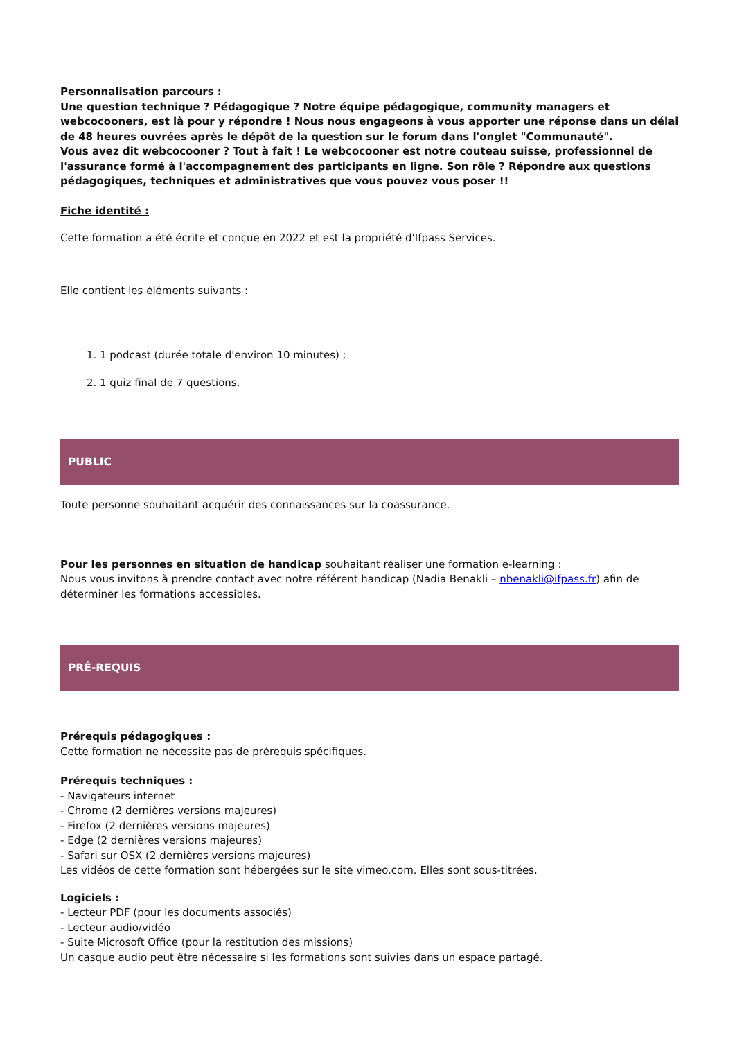Personnalisation parcours :
Une question technique ? Pédagogique ? Notre équipe pédagogique, community managers et webcocooners, est là pour y répondre ! Nous nous engageons à vous apporter une réponse dans un délai de 48 heures ouvrées après le dépôt de la question sur le forum dans l'onglet "Communauté".
Vous avez dit webcocooner ? Tout à fait ! Le webcocooner est notre couteau suisse, professionnel de l'assurance formé à l'accompagnement des participants en ligne. Son rôle ? Répondre aux questions pédagogiques, techniques et administratives que vous pouvez vous poser !!
Fiche identité :
Cette formation a été écrite et conçue en 2022 et est la propriété d'Ifpass Services.
Elle contient les éléments suivants :
1. 1 podcast (durée totale d'environ 10 minutes) ;
2. 1 quiz final de 7 questions.
PUBLIC
Toute personne souhaitant acquérir des connaissances sur la coassurance.
Pour les personnes en situation de handicap souhaitant réaliser une formation e-learning :
Nous vous invitons à prendre contact avec notre référent handicap (Nadia Benakli – nbenakli@ifpass.fr) afin de déterminer les formations accessibles.
PRÉ-REQUIS
Prérequis pédagogiques :
Cette formation ne nécessite pas de prérequis spécifiques.
Prérequis techniques :
- Navigateurs internet
- Chrome (2 dernières versions majeures)
- Firefox (2 dernières versions majeures)
- Edge (2 dernières versions majeures)
- Safari sur OSX (2 dernières versions majeures)
Les vidéos de cette formation sont hébergées sur le site vimeo.com. Elles sont sous-titrées.
Logiciels :
- Lecteur PDF (pour les documents associés)
- Lecteur audio/vidéo
- Suite Microsoft Office (pour la restitution des missions)
Un casque audio peut être nécessaire si les formations sont suivies dans un espace partagé.